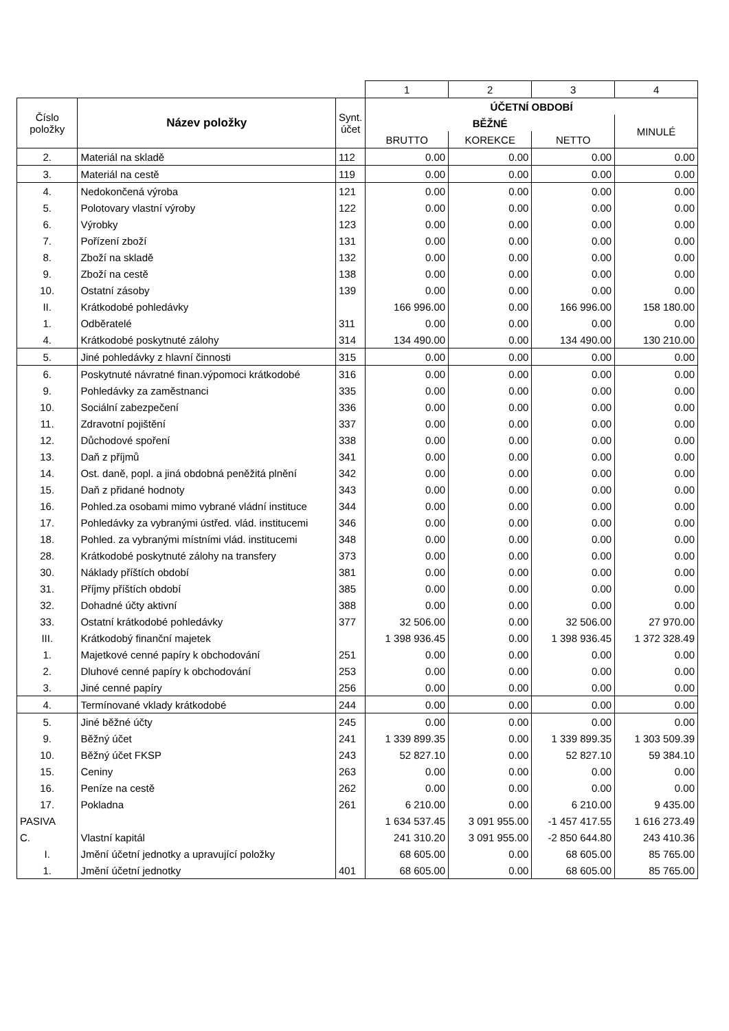| | | | 1 | 2 | 3 | 4 |
| Číslo položky | Název položky | Synt. účet | ÚČETNÍ OBDOBÍ | | | |
| | | | BĚŽNÉ | | | MINULÉ |
| | | | BRUTTO | KOREKCE | NETTO | |
| 2. | Materiál na skladě | 112 | 0.00 | 0.00 | 0.00 | 0.00 |
| 3. | Materiál na cestě | 119 | 0.00 | 0.00 | 0.00 | 0.00 |
| 4. | Nedokončená výroba | 121 | 0.00 | 0.00 | 0.00 | 0.00 |
| 5. | Polotovary vlastní výroby | 122 | 0.00 | 0.00 | 0.00 | 0.00 |
| 6. | Výrobky | 123 | 0.00 | 0.00 | 0.00 | 0.00 |
| 7. | Pořízení zboží | 131 | 0.00 | 0.00 | 0.00 | 0.00 |
| 8. | Zboží na skladě | 132 | 0.00 | 0.00 | 0.00 | 0.00 |
| 9. | Zboží na cestě | 138 | 0.00 | 0.00 | 0.00 | 0.00 |
| 10. | Ostatní zásoby | 139 | 0.00 | 0.00 | 0.00 | 0.00 |
| II. | Krátkodobé pohledávky | | 166 996.00 | 0.00 | 166 996.00 | 158 180.00 |
| 1. | Odběratelé | 311 | 0.00 | 0.00 | 0.00 | 0.00 |
| 4. | Krátkodobé poskytnuté zálohy | 314 | 134 490.00 | 0.00 | 134 490.00 | 130 210.00 |
| 5. | Jiné pohledávky z hlavní činnosti | 315 | 0.00 | 0.00 | 0.00 | 0.00 |
| 6. | Poskytnuté návratné finan.výpomoci krátkodobé | 316 | 0.00 | 0.00 | 0.00 | 0.00 |
| 9. | Pohledávky za zaměstnanci | 335 | 0.00 | 0.00 | 0.00 | 0.00 |
| 10. | Sociální zabezpečení | 336 | 0.00 | 0.00 | 0.00 | 0.00 |
| 11. | Zdravotní pojištění | 337 | 0.00 | 0.00 | 0.00 | 0.00 |
| 12. | Důchodové spoření | 338 | 0.00 | 0.00 | 0.00 | 0.00 |
| 13. | Daň z příjmů | 341 | 0.00 | 0.00 | 0.00 | 0.00 |
| 14. | Ost. daně, popl. a jiná obdobná peněžitá plnění | 342 | 0.00 | 0.00 | 0.00 | 0.00 |
| 15. | Daň z přidané hodnoty | 343 | 0.00 | 0.00 | 0.00 | 0.00 |
| 16. | Pohled.za osobami mimo vybrané vládní instituce | 344 | 0.00 | 0.00 | 0.00 | 0.00 |
| 17. | Pohledávky za vybranými ústřed. vlád. institucemi | 346 | 0.00 | 0.00 | 0.00 | 0.00 |
| 18. | Pohled. za vybranými místními vlád. institucemi | 348 | 0.00 | 0.00 | 0.00 | 0.00 |
| 28. | Krátkodobé poskytnuté zálohy na transfery | 373 | 0.00 | 0.00 | 0.00 | 0.00 |
| 30. | Náklady příštích období | 381 | 0.00 | 0.00 | 0.00 | 0.00 |
| 31. | Příjmy příštích období | 385 | 0.00 | 0.00 | 0.00 | 0.00 |
| 32. | Dohadné účty aktivní | 388 | 0.00 | 0.00 | 0.00 | 0.00 |
| 33. | Ostatní krátkodobé pohledávky | 377 | 32 506.00 | 0.00 | 32 506.00 | 27 970.00 |
| III. | Krátkodobý finanční majetek | | 1 398 936.45 | 0.00 | 1 398 936.45 | 1 372 328.49 |
| 1. | Majetkové cenné papíry k obchodování | 251 | 0.00 | 0.00 | 0.00 | 0.00 |
| 2. | Dluhové cenné papíry k obchodování | 253 | 0.00 | 0.00 | 0.00 | 0.00 |
| 3. | Jiné cenné papíry | 256 | 0.00 | 0.00 | 0.00 | 0.00 |
| 4. | Termínované vklady krátkodobé | 244 | 0.00 | 0.00 | 0.00 | 0.00 |
| 5. | Jiné běžné účty | 245 | 0.00 | 0.00 | 0.00 | 0.00 |
| 9. | Běžný účet | 241 | 1 339 899.35 | 0.00 | 1 339 899.35 | 1 303 509.39 |
| 10. | Běžný účet FKSP | 243 | 52 827.10 | 0.00 | 52 827.10 | 59 384.10 |
| 15. | Ceniny | 263 | 0.00 | 0.00 | 0.00 | 0.00 |
| 16. | Peníze na cestě | 262 | 0.00 | 0.00 | 0.00 | 0.00 |
| 17. | Pokladna | 261 | 6 210.00 | 0.00 | 6 210.00 | 9 435.00 |
| PASIVA | | | 1 634 537.45 | 3 091 955.00 | -1 457 417.55 | 1 616 273.49 |
| C. | Vlastní kapitál | | 241 310.20 | 3 091 955.00 | -2 850 644.80 | 243 410.36 |
| I. | Jmění účetní jednotky a upravující položky | | 68 605.00 | 0.00 | 68 605.00 | 85 765.00 |
| 1. | Jmění účetní jednotky | 401 | 68 605.00 | 0.00 | 68 605.00 | 85 765.00 |